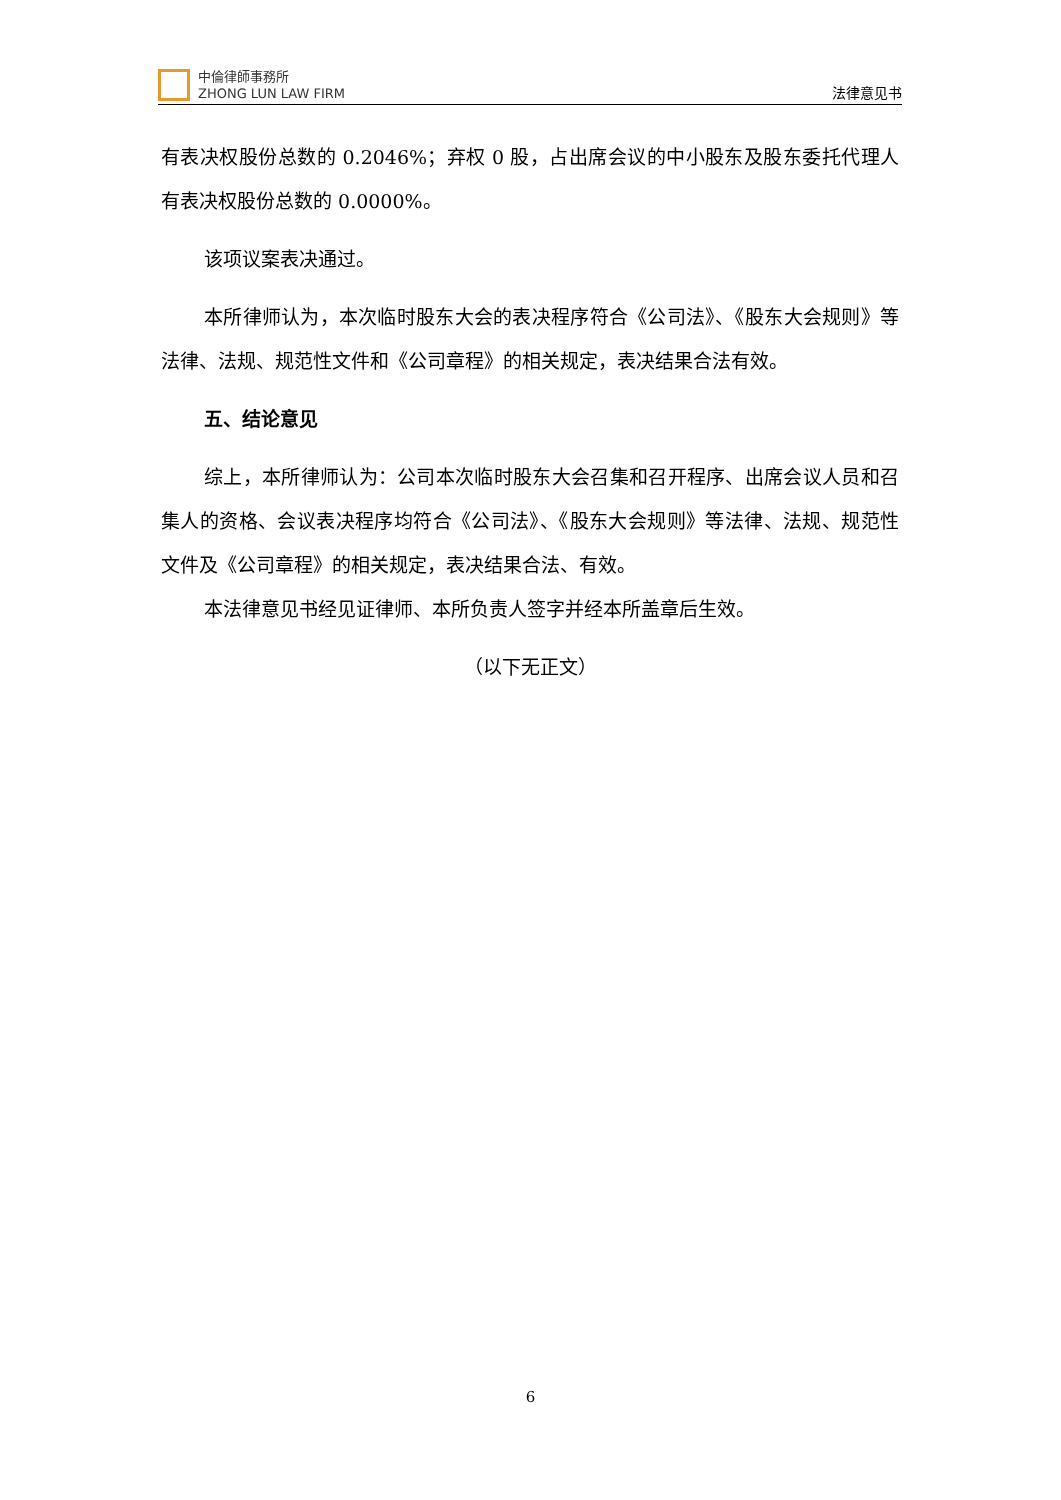中倫律師事務所
ZHONG LUN LAW FIRM
法律意见书
有表决权股份总数的 0.2046%；弃权 0 股，占出席会议的中小股东及股东委托代理人有表决权股份总数的 0.0000%。
该项议案表决通过。
本所律师认为，本次临时股东大会的表决程序符合《公司法》、《股东大会规则》等法律、法规、规范性文件和《公司章程》的相关规定，表决结果合法有效。
五、结论意见
综上，本所律师认为：公司本次临时股东大会召集和召开程序、出席会议人员和召集人的资格、会议表决程序均符合《公司法》、《股东大会规则》等法律、法规、规范性文件及《公司章程》的相关规定，表决结果合法、有效。
本法律意见书经见证律师、本所负责人签字并经本所盖章后生效。
（以下无正文）
6